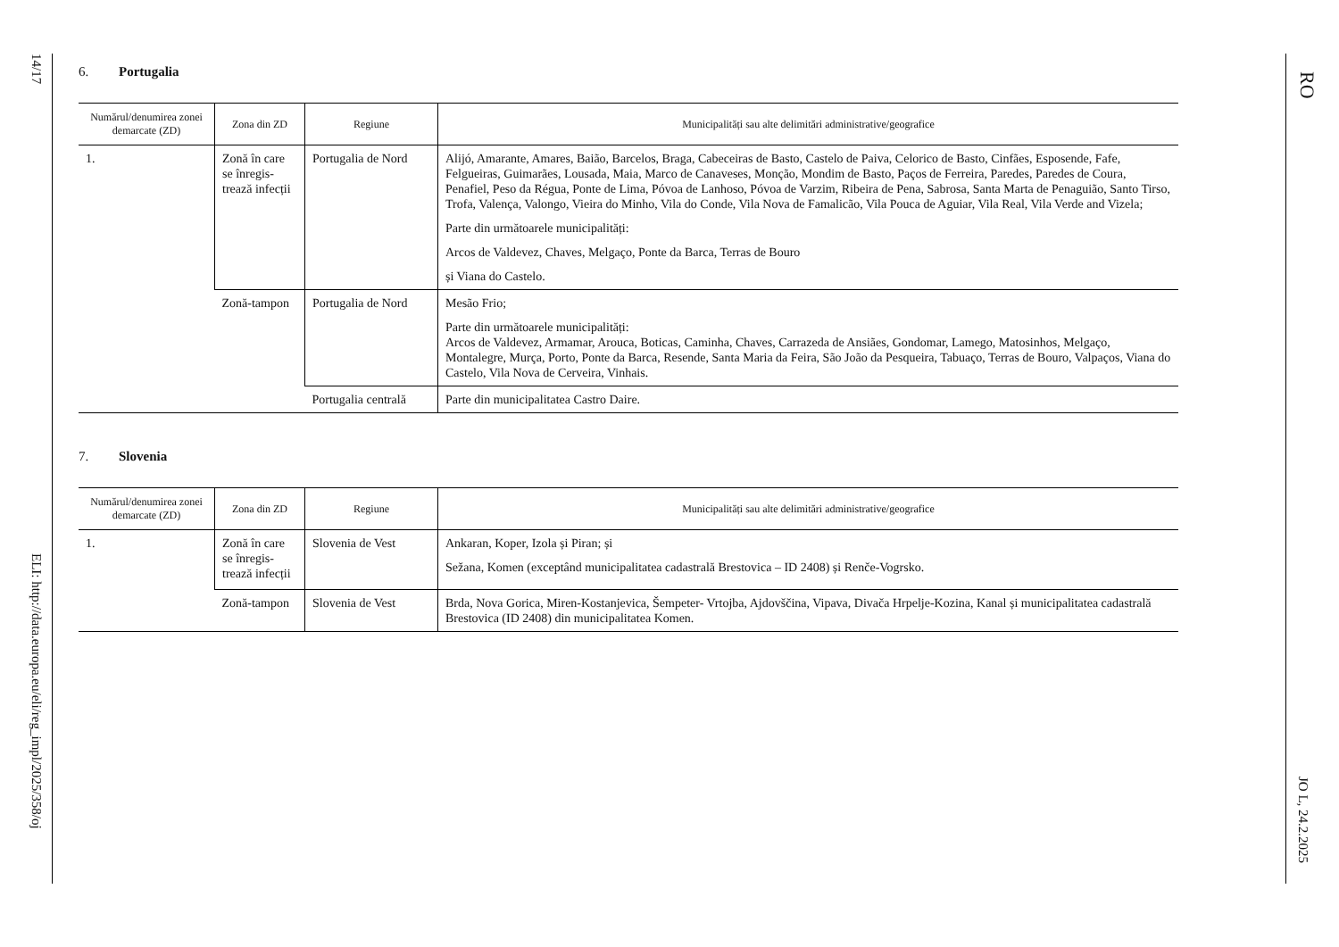14/17
ELI: http://data.europa.eu/eli/reg_impl/2025/358/oj
6. Portugalia
| Numărul/denumirea zonei demarcate (ZD) | Zona din ZD | Regiune | Municipalități sau alte delimitări administrative/geografice |
| --- | --- | --- | --- |
| 1. | Zonă în care se înregis-trează infecții | Portugalia de Nord | Alijó, Amarante, Amares, Baião, Barcelos, Braga, Cabeceiras de Basto, Castelo de Paiva, Celorico de Basto, Cinfães, Esposende, Fafe, Felgueiras, Guimarães, Lousada, Maia, Marco de Canaveses, Monção, Mondim de Basto, Paços de Ferreira, Paredes, Paredes de Coura, Penafiel, Peso da Régua, Ponte de Lima, Póvoa de Lanhoso, Póvoa de Varzim, Ribeira de Pena, Sabrosa, Santa Marta de Penaguião, Santo Tirso, Trofa, Valença, Valongo, Vieira do Minho, Vila do Conde, Vila Nova de Famalicão, Vila Pouca de Aguiar, Vila Real, Vila Verde and Vizela; Parte din următoarele municipalități: Arcos de Valdevez, Chaves, Melgaço, Ponte da Barca, Terras de Bouro și Viana do Castelo. |
| | Zonă-tampon | Portugalia de Nord | Mesão Frio; Parte din următoarele municipalități: Arcos de Valdevez, Armamar, Arouca, Boticas, Caminha, Chaves, Carrazeda de Ansiães, Gondomar, Lamego, Matosinhos, Melgaço, Montalegre, Murça, Porto, Ponte da Barca, Resende, Santa Maria da Feira, São João da Pesqueira, Tabuaço, Terras de Bouro, Valpaços, Viana do Castelo, Vila Nova de Cerveira, Vinhais. |
| | | Portugalia centrală | Parte din municipalitatea Castro Daire. |
7. Slovenia
| Numărul/denumirea zonei demarcate (ZD) | Zona din ZD | Regiune | Municipalități sau alte delimitări administrative/geografice |
| --- | --- | --- | --- |
| 1. | Zonă în care se înregis-trează infecții | Slovenia de Vest | Ankaran, Koper, Izola și Piran; și Sežana, Komen (exceptând municipalitatea cadastrală Brestovica – ID 2408) și Renče-Vogrsko. |
| | Zonă-tampon | Slovenia de Vest | Brda, Nova Gorica, Miren-Kostanjevica, Šempeter- Vrtojba, Ajdovščina, Vipava, Divača Hrpelje-Kozina, Kanal și municipalitatea cadastrală Brestovica (ID 2408) din municipalitatea Komen. |
RO
JO L, 24.2.2025